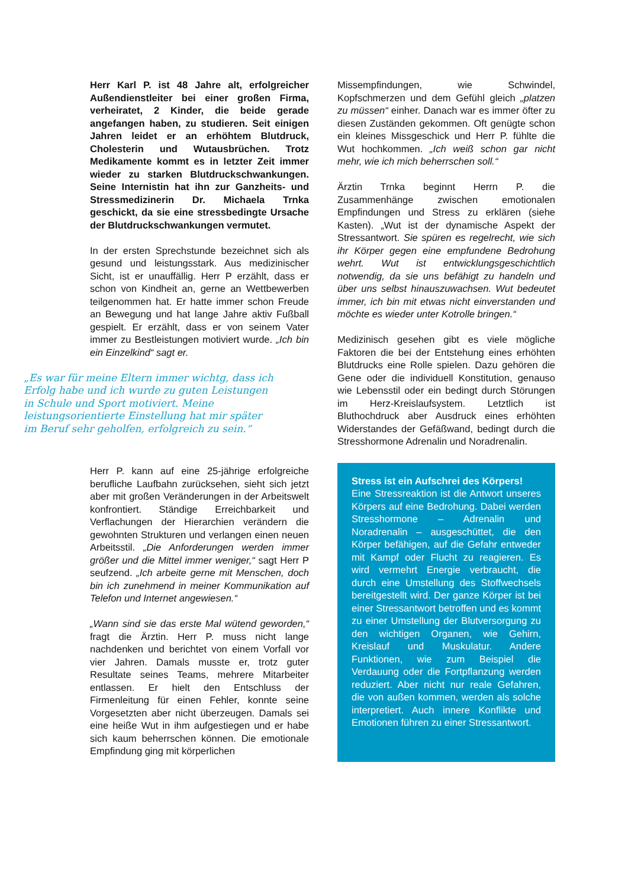Herr Karl P. ist 48 Jahre alt, erfolgreicher Außendienstleiter bei einer großen Firma, verheiratet, 2 Kinder, die beide gerade angefangen haben, zu studieren. Seit einigen Jahren leidet er an erhöhtem Blutdruck, Cholesterin und Wutausbrüchen. Trotz Medikamente kommt es in letzter Zeit immer wieder zu starken Blutdruckschwankungen. Seine Internistin hat ihn zur Ganzheits- und Stressmedizinerin Dr. Michaela Trnka geschickt, da sie eine stressbedingte Ursache der Blutdruckschwankungen vermutet.
In der ersten Sprechstunde bezeichnet sich als gesund und leistungsstark. Aus medizinischer Sicht, ist er unauffällig. Herr P erzählt, dass er schon von Kindheit an, gerne an Wettbewerben teilgenommen hat. Er hatte immer schon Freude an Bewegung und hat lange Jahre aktiv Fußball gespielt. Er erzählt, dass er von seinem Vater immer zu Bestleistungen motiviert wurde. „Ich bin ein Einzelkind“ sagt er.
„Es war für meine Eltern immer wichtg, dass ich Erfolg habe und ich wurde zu guten Leistungen in Schule und Sport motiviert. Meine leistungsorientierte Einstellung hat mir später im Beruf sehr geholfen, erfolgreich zu sein.“
Herr P. kann auf eine 25-jährige erfolgreiche berufliche Laufbahn zurücksehen, sieht sich jetzt aber mit großen Veränderungen in der Arbeitswelt konfrontiert. Ständige Erreichbarkeit und Verflachungen der Hierarchien verändern die gewohnten Strukturen und verlangen einen neuen Arbeitsstil. „Die Anforderungen werden immer größer und die Mittel immer weniger,“ sagt Herr P seufzend. „Ich arbeite gerne mit Menschen, doch bin ich zunehmend in meiner Kommunikation auf Telefon und Internet angewiesen.“
„Wann sind sie das erste Mal wütend geworden,“ fragt die Ärztin. Herr P. muss nicht lange nachdenken und berichtet von einem Vorfall vor vier Jahren. Damals musste er, trotz guter Resultate seines Teams, mehrere Mitarbeiter entlassen. Er hielt den Entschluss der Firmenleitung für einen Fehler, konnte seine Vorgesetzten aber nicht überzeugen. Damals sei eine heiße Wut in ihm aufgestiegen und er habe sich kaum beherrschen können. Die emotionale Empfindung ging mit körperlichen
Missempfindungen, wie Schwindel, Kopfschmerzen und dem Gefühl gleich „platzen zu müssen“ einher. Danach war es immer öfter zu diesen Zuständen gekommen. Oft genügte schon ein kleines Missgeschick und Herr P. fühlte die Wut hochkommen. „Ich weiß schon gar nicht mehr, wie ich mich beherrschen soll.“
Ärztin Trnka beginnt Herrn P. die Zusammenhänge zwischen emotionalen Empfindungen und Stress zu erklären (siehe Kasten). „Wut ist der dynamische Aspekt der Stressantwort. Sie spüren es regelrecht, wie sich ihr Körper gegen eine empfundene Bedrohung wehrt. Wut ist entwicklungsgeschichtlich notwendig, da sie uns befähigt zu handeln und über uns selbst hinauszuwachsen. Wut bedeutet immer, ich bin mit etwas nicht einverstanden und möchte es wieder unter Kotrolle bringen.“
Medizinisch gesehen gibt es viele mögliche Faktoren die bei der Entstehung eines erhöhten Blutdrucks eine Rolle spielen. Dazu gehören die Gene oder die individuell Konstitution, genauso wie Lebensstil oder ein bedingt durch Störungen im Herz-Kreislaufsystem. Letztlich ist Bluthochdruck aber Ausdruck eines erhöhten Widerstandes der Gefäßwand, bedingt durch die Stresshormone Adrenalin und Noradrenalin.
Stress ist ein Aufschrei des Körpers!
Eine Stressreaktion ist die Antwort unseres Körpers auf eine Bedrohung. Dabei werden Stresshormone – Adrenalin und Noradrenalin – ausgeschüttet, die den Körper befähigen, auf die Gefahr entweder mit Kampf oder Flucht zu reagieren. Es wird vermehrt Energie verbraucht, die durch eine Umstellung des Stoffwechsels bereitgestellt wird. Der ganze Körper ist bei einer Stressantwort betroffen und es kommt zu einer Umstellung der Blutversorgung zu den wichtigen Organen, wie Gehirn, Kreislauf und Muskulatur. Andere Funktionen, wie zum Beispiel die Verdauung oder die Fortpflanzung werden reduziert. Aber nicht nur reale Gefahren, die von außen kommen, werden als solche interpretiert. Auch innere Konflikte und Emotionen führen zu einer Stressantwort.